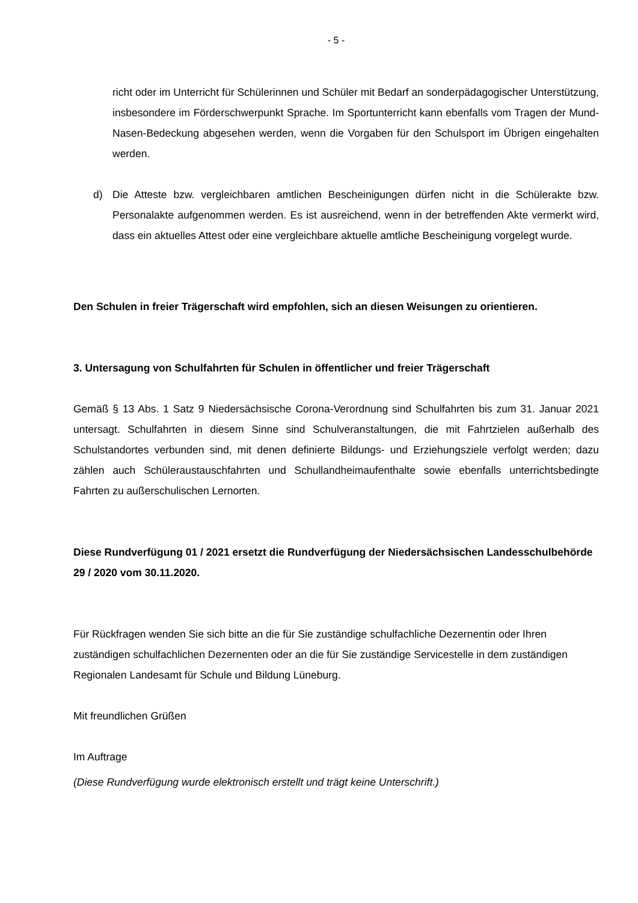- 5 -
richt oder im Unterricht für Schülerinnen und Schüler mit Bedarf an sonderpädagogischer Unterstützung, insbesondere im Förderschwerpunkt Sprache. Im Sportunterricht kann ebenfalls vom Tragen der Mund-Nasen-Bedeckung abgesehen werden, wenn die Vorgaben für den Schulsport im Übrigen eingehalten werden.
d) Die Atteste bzw. vergleichbaren amtlichen Bescheinigungen dürfen nicht in die Schülerakte bzw. Personalakte aufgenommen werden. Es ist ausreichend, wenn in der betreffenden Akte vermerkt wird, dass ein aktuelles Attest oder eine vergleichbare aktuelle amtliche Bescheinigung vorgelegt wurde.
Den Schulen in freier Trägerschaft wird empfohlen, sich an diesen Weisungen zu orientieren.
3. Untersagung von Schulfahrten für Schulen in öffentlicher und freier Trägerschaft
Gemäß § 13 Abs. 1 Satz 9 Niedersächsische Corona-Verordnung sind Schulfahrten bis zum 31. Januar 2021 untersagt. Schulfahrten in diesem Sinne sind Schulveranstaltungen, die mit Fahrtzielen außerhalb des Schulstandortes verbunden sind, mit denen definierte Bildungs- und Erziehungsziele verfolgt werden; dazu zählen auch Schüleraustauschfahrten und Schullandheimaufenthalte sowie ebenfalls unterrichtsbedingte Fahrten zu außerschulischen Lernorten.
Diese Rundverfügung 01 / 2021 ersetzt die Rundverfügung der Niedersächsischen Landesschulbehörde 29 / 2020 vom 30.11.2020.
Für Rückfragen wenden Sie sich bitte an die für Sie zuständige schulfachliche Dezernentin oder Ihren zuständigen schulfachlichen Dezernenten oder an die für Sie zuständige Servicestelle in dem zuständigen Regionalen Landesamt für Schule und Bildung Lüneburg.
Mit freundlichen Grüßen
Im Auftrage
(Diese Rundverfügung wurde elektronisch erstellt und trägt keine Unterschrift.)